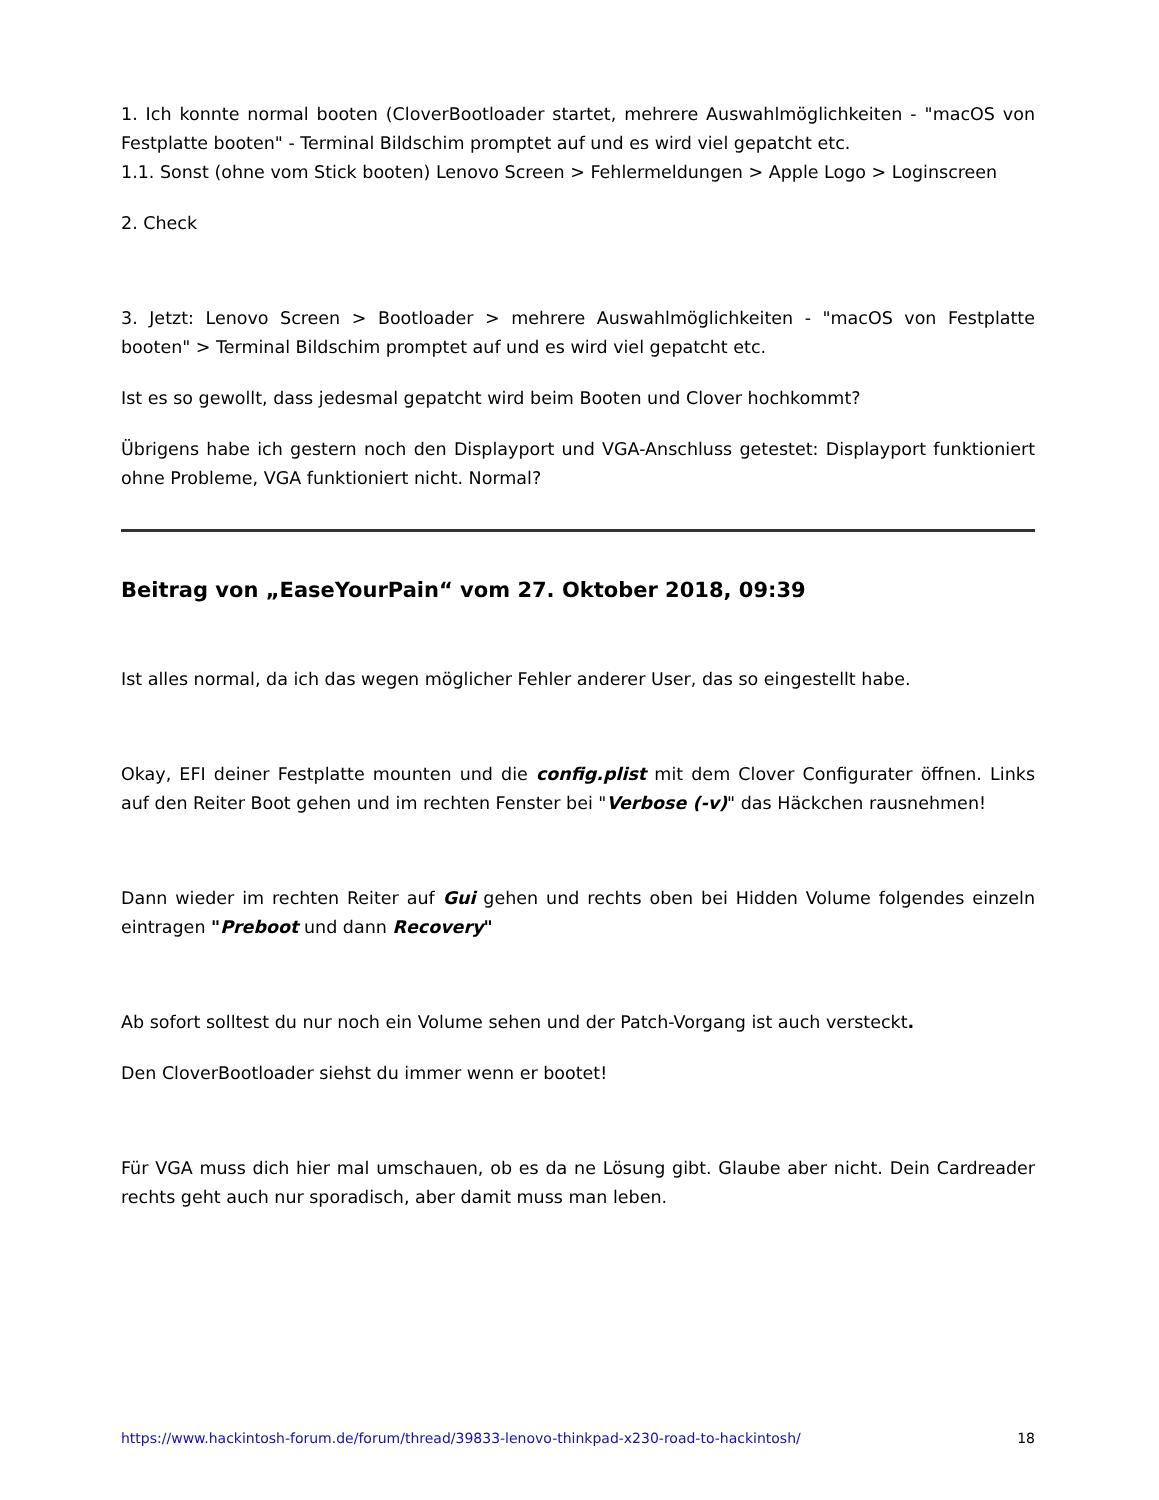1. Ich konnte normal booten (CloverBootloader startet, mehrere Auswahlmöglichkeiten - "macOS von Festplatte booten" - Terminal Bildschim promptet auf und es wird viel gepatcht etc.
1.1. Sonst (ohne vom Stick booten) Lenovo Screen > Fehlermeldungen > Apple Logo > Loginscreen
2. Check
3. Jetzt: Lenovo Screen > Bootloader > mehrere Auswahlmöglichkeiten - "macOS von Festplatte booten" > Terminal Bildschim promptet auf und es wird viel gepatcht etc.
Ist es so gewollt, dass jedesmal gepatcht wird beim Booten und Clover hochkommt?
Übrigens habe ich gestern noch den Displayport und VGA-Anschluss getestet: Displayport funktioniert ohne Probleme, VGA funktioniert nicht. Normal?
Beitrag von „EaseYourPain“ vom 27. Oktober 2018, 09:39
Ist alles normal, da ich das wegen möglicher Fehler anderer User, das so eingestellt habe.
Okay, EFI deiner Festplatte mounten und die config.plist mit dem Clover Configurater öffnen. Links auf den Reiter Boot gehen und im rechten Fenster bei "Verbose (-v)" das Häckchen rausnehmen!
Dann wieder im rechten Reiter auf Gui gehen und rechts oben bei Hidden Volume folgendes einzeln eintragen "Preboot und dann Recovery"
Ab sofort solltest du nur noch ein Volume sehen und der Patch-Vorgang ist auch versteckt.
Den CloverBootloader siehst du immer wenn er bootet!
Für VGA muss dich hier mal umschauen, ob es da ne Lösung gibt. Glaube aber nicht. Dein Cardreader rechts geht auch nur sporadisch, aber damit muss man leben.
https://www.hackintosh-forum.de/forum/thread/39833-lenovo-thinkpad-x230-road-to-hackintosh/ 18